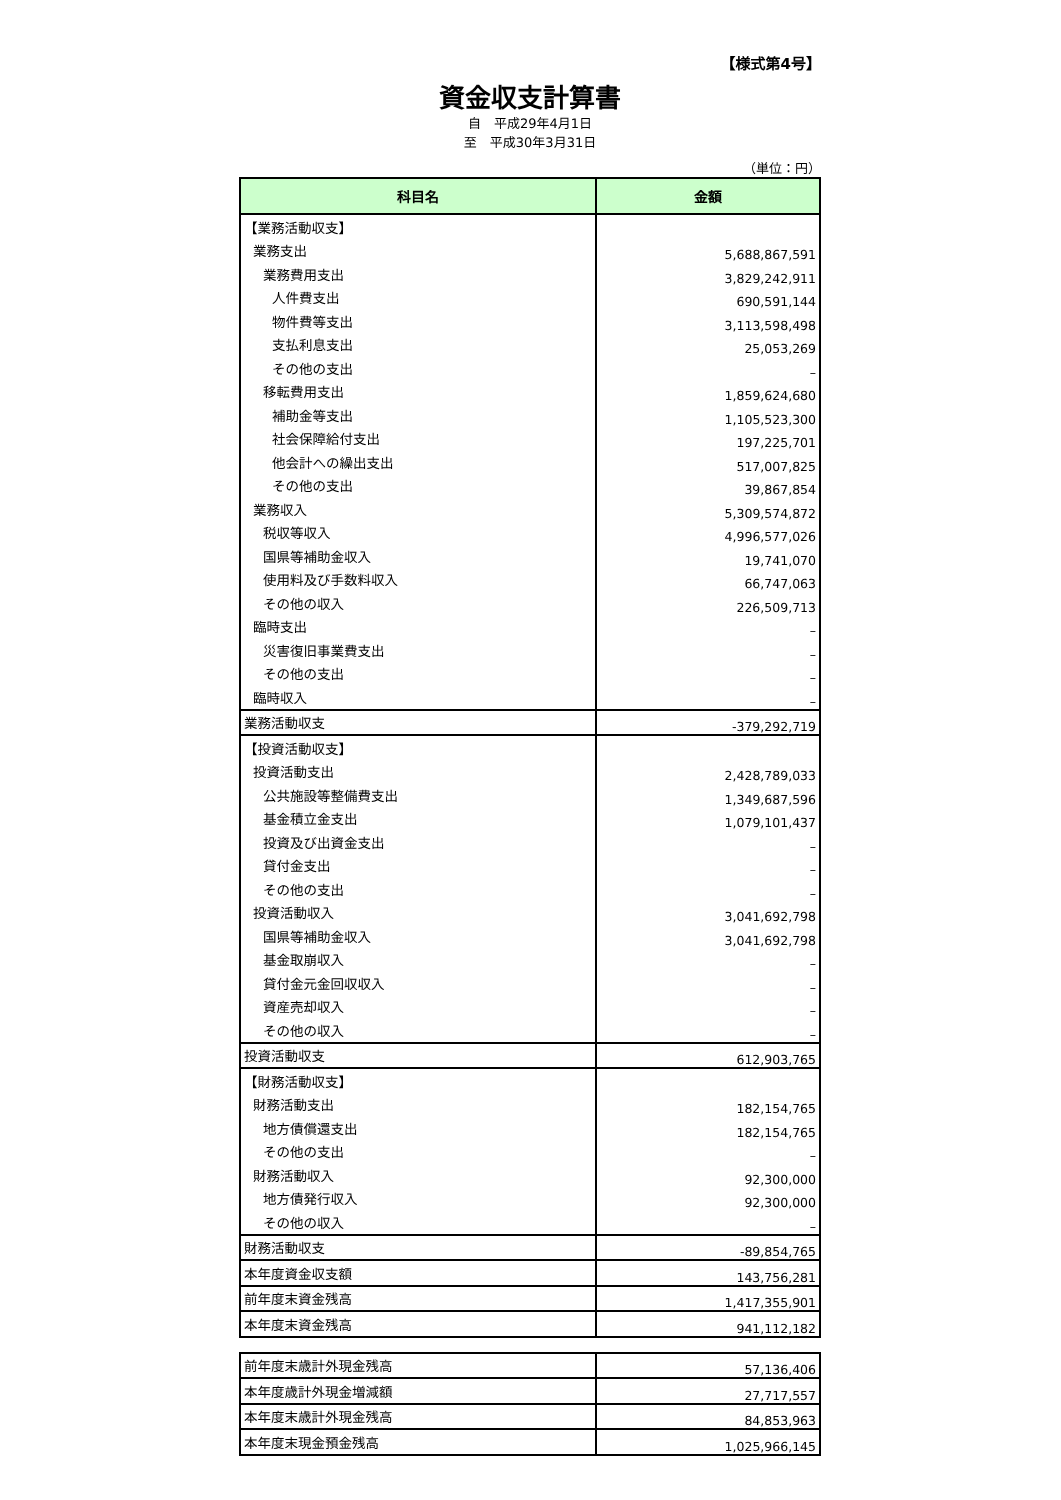【様式第4号】
資金収支計算書
自　平成29年4月1日
至　平成30年3月31日
（単位：円）
| 科目名 | 金額 |
| --- | --- |
| 【業務活動収支】 | |
| 業務支出 | 5,688,867,591 |
| 業務費用支出 | 3,829,242,911 |
| 人件費支出 | 690,591,144 |
| 物件費等支出 | 3,113,598,498 |
| 支払利息支出 | 25,053,269 |
| その他の支出 | – |
| 移転費用支出 | 1,859,624,680 |
| 補助金等支出 | 1,105,523,300 |
| 社会保障給付支出 | 197,225,701 |
| 他会計への繰出支出 | 517,007,825 |
| その他の支出 | 39,867,854 |
| 業務収入 | 5,309,574,872 |
| 税収等収入 | 4,996,577,026 |
| 国県等補助金収入 | 19,741,070 |
| 使用料及び手数料収入 | 66,747,063 |
| その他の収入 | 226,509,713 |
| 臨時支出 | – |
| 災害復旧事業費支出 | – |
| その他の支出 | – |
| 臨時収入 | – |
| 業務活動収支 | -379,292,719 |
| 【投資活動収支】 | |
| 投資活動支出 | 2,428,789,033 |
| 公共施設等整備費支出 | 1,349,687,596 |
| 基金積立金支出 | 1,079,101,437 |
| 投資及び出資金支出 | – |
| 貸付金支出 | – |
| その他の支出 | – |
| 投資活動収入 | 3,041,692,798 |
| 国県等補助金収入 | 3,041,692,798 |
| 基金取崩収入 | – |
| 貸付金元金回収収入 | – |
| 資産売却収入 | – |
| その他の収入 | – |
| 投資活動収支 | 612,903,765 |
| 【財務活動収支】 | |
| 財務活動支出 | 182,154,765 |
| 地方債償還支出 | 182,154,765 |
| その他の支出 | – |
| 財務活動収入 | 92,300,000 |
| 地方債発行収入 | 92,300,000 |
| その他の収入 | – |
| 財務活動収支 | -89,854,765 |
| 本年度資金収支額 | 143,756,281 |
| 前年度末資金残高 | 1,417,355,901 |
| 本年度末資金残高 | 941,112,182 |
| 前年度末歳計外現金残高 | 57,136,406 |
| 本年度歳計外現金増減額 | 27,717,557 |
| 本年度末歳計外現金残高 | 84,853,963 |
| 本年度末現金預金残高 | 1,025,966,145 |